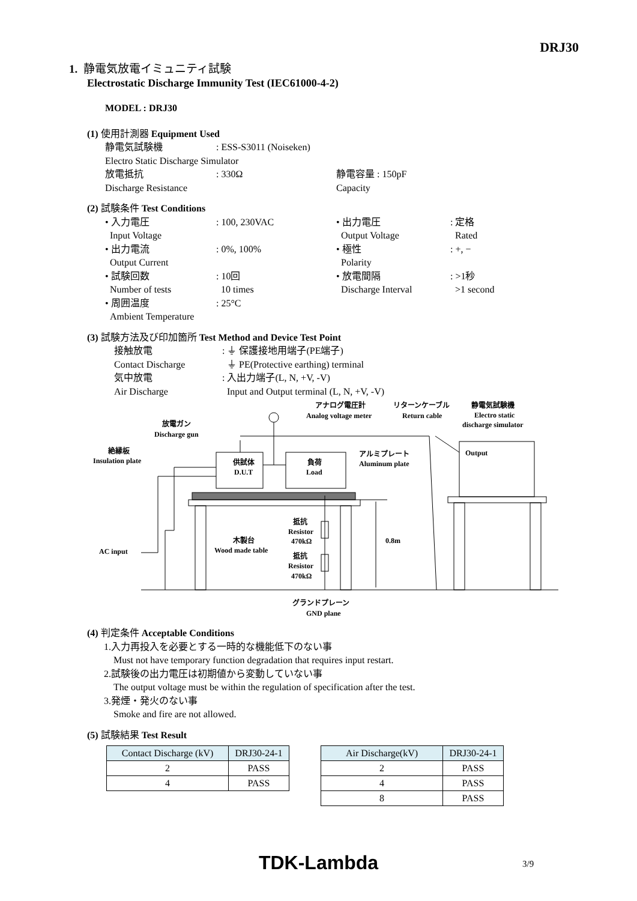DRJ30
1. 静電気放電イミュニティ試験
Electrostatic Discharge Immunity Test (IEC61000-4-2)
MODEL : DRJ30
(1) 使用計測器 Equipment Used
静電気試験機: ESS-S3011 (Noiseken) Electro Static Discharge Simulator 放電抵抗: 330Ω 静電容量 : 150pF Discharge Resistance Capacity
(2) 試験条件 Test Conditions
• 入力電圧: 100, 230VAC • 出力電圧: 定格 Input Voltage Output Voltage Rated • 出力電流: 0%, 100% • 極性: +, − Output Current Polarity • 試験回数: 10回 • 放電間隔: >1秒 Number of tests 10 times Discharge Interval >1 second • 周囲温度: 25°C Ambient Temperature
(3) 試験方法及び印加箇所 Test Method and Device Test Point
接触放電: ⏚ 保護接地用端子(PE端子) Contact Discharge ⏚ PE(Protective earthing) terminal 気中放電: 入出力端子(L, N, +V, -V) Air Discharge Input and Output terminal (L, N, +V, -V)
放電ガン
Discharge gun
絶縁板
Insulation plate
供試体
D.U.T
負荷
Load
アナログ電圧計
Analog voltage meter
リターンケーブル
Return cable
静電気試験機
Electro static
discharge simulator
アルミプレート
Aluminum plate
Output
抵抗
Resistor
470kΩ
抵抗
Resistor
470kΩ
木製台
Wood made table
0.8m
AC input
グランドプレーン
GND plane
(4) 判定条件 Acceptable Conditions
1.入力再投入を必要とする一時的な機能低下のない事
Must not have temporary function degradation that requires input restart.
2.試験後の出力電圧は初期値から変動していない事
The output voltage must be within the regulation of specification after the test.
3.発煙・発火のない事
Smoke and fire are not allowed.
(5) 試験結果 Test Result
| Contact Discharge (kV) | DRJ30-24-1 |
| 2 | PASS |
| 4 | PASS |
| Air Discharge(kV) | DRJ30-24-1 |
| 2 | PASS |
| 4 | PASS |
| 8 | PASS |
TDK-Lambda 3/9